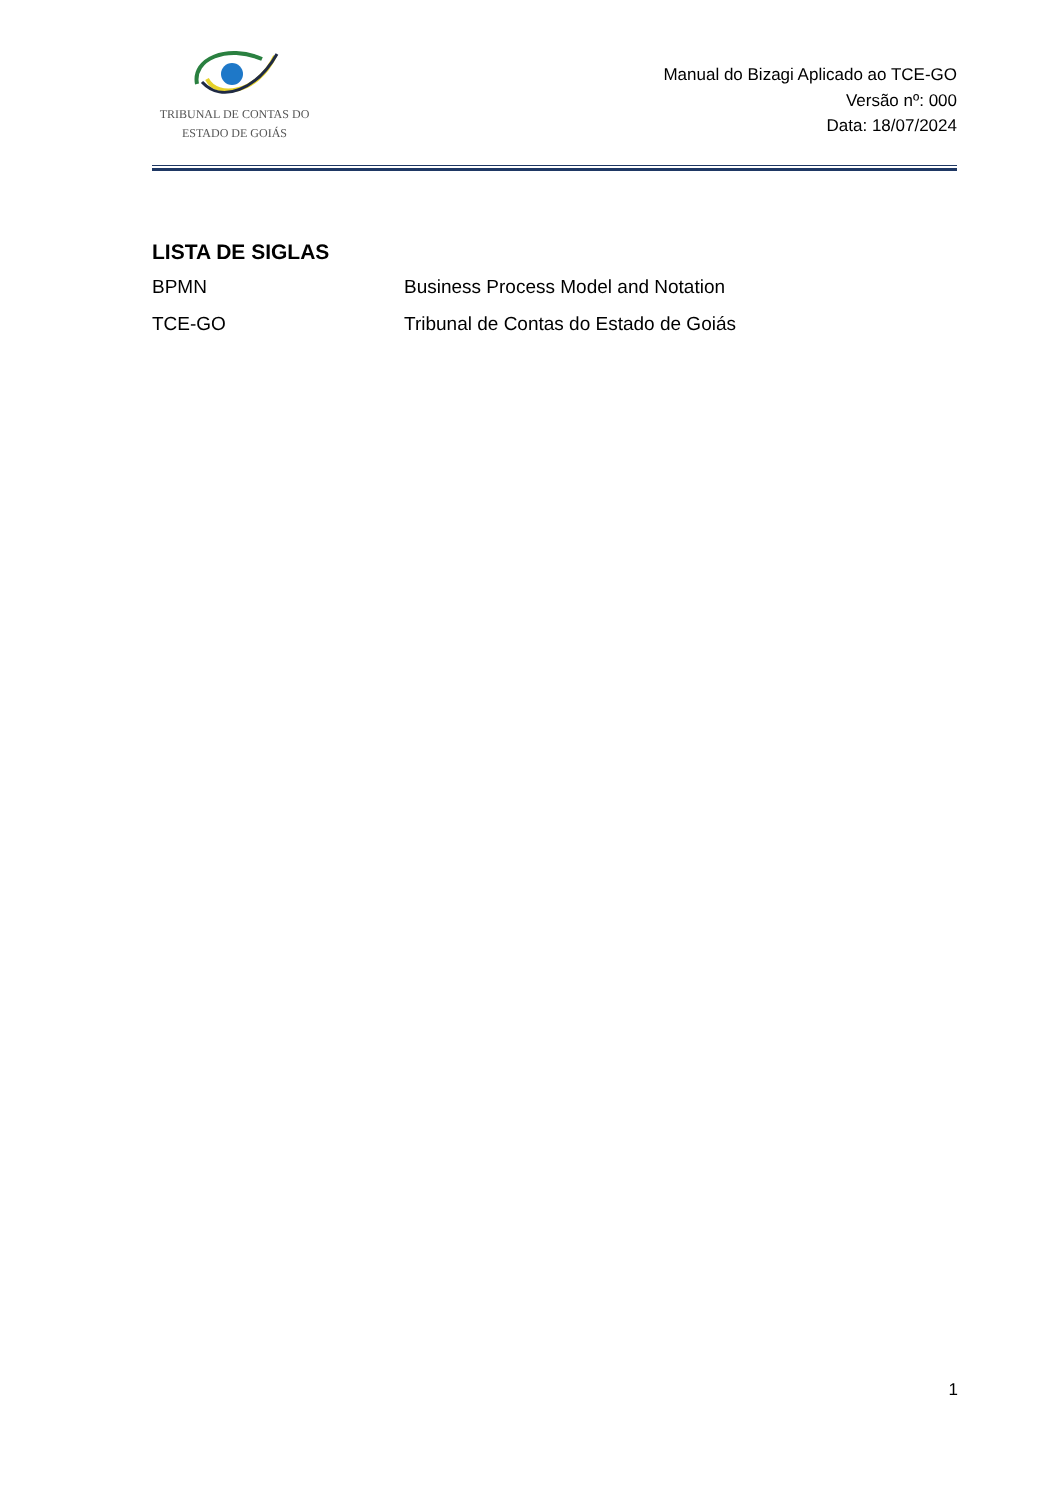TRIBUNAL DE CONTAS DO
ESTADO DE GOIÁS
Manual do Bizagi Aplicado ao TCE-GO
Versão nº: 000
Data: 18/07/2024
LISTA DE SIGLAS
BPMN Business Process Model and Notation
TCE-GO Tribunal de Contas do Estado de Goiás
1